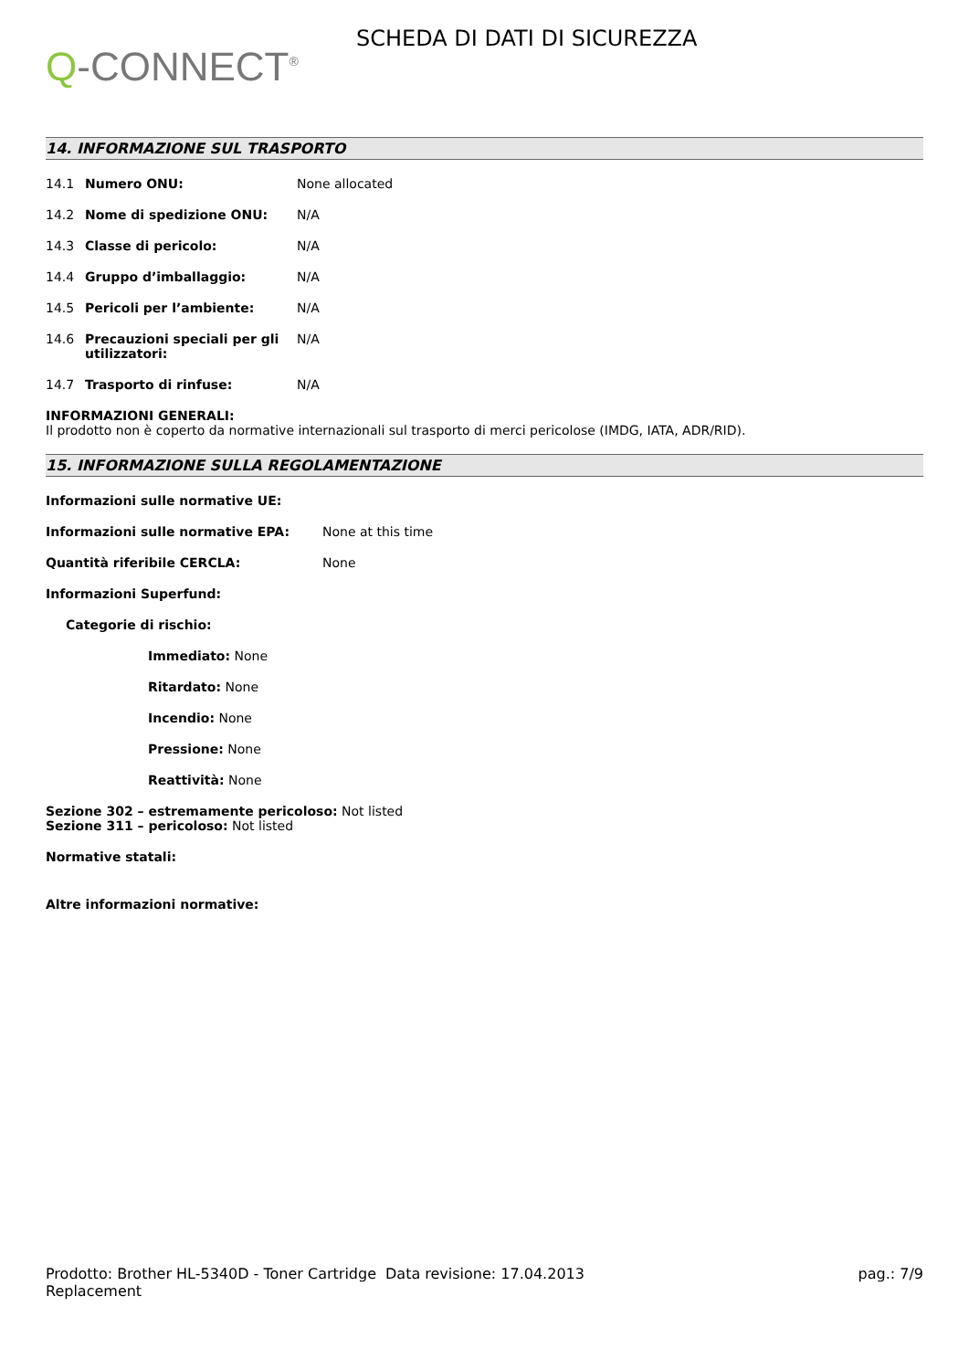Q-CONNECT<sup>®</sup>
SCHEDA DI DATI DI SICUREZZA
14. INFORMAZIONE SUL TRASPORTO
| 14.1 | Numero ONU: | None allocated |
| 14.2 | Nome di spedizione ONU: | N/A |
| 14.3 | Classe di pericolo: | N/A |
| 14.4 | Gruppo d’imballaggio: | N/A |
| 14.5 | Pericoli per l’ambiente: | N/A |
| 14.6 | Precauzioni speciali per gli utilizzatori: | N/A |
| 14.7 | Trasporto di rinfuse: | N/A |
INFORMAZIONI GENERALI:
Il prodotto non è coperto da normative internazionali sul trasporto di merci pericolose (IMDG, IATA, ADR/RID).
15. INFORMAZIONE SULLA REGOLAMENTAZIONE
| Informazioni sulle normative UE: | |
| Informazioni sulle normative EPA: | None at this time |
| Quantità riferibile CERCLA: | None |
Informazioni Superfund:
Categorie di rischio:
Immediato: None
Ritardato: None
Incendio: None
Pressione: None
Reattività: None
Sezione 302 – estremamente pericoloso: Not listed
Sezione 311 – pericoloso: Not listed
Normative statali:
Altre informazioni normative:
Prodotto: Brother HL-5340D - Toner Cartridge Replacement
Data revisione: 17.04.2013 pag.: 7/9